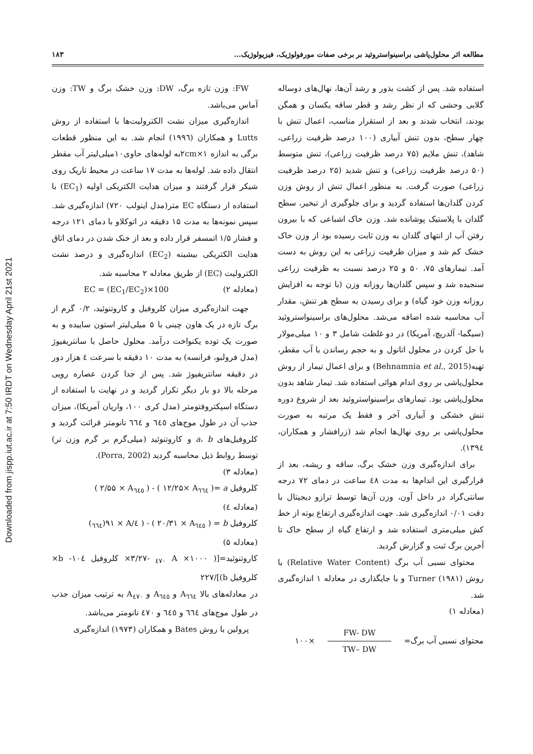Downloaded from jispp.iut.ac.ir at 7:50 IRDT on Wednesday April 21st 2021
مطالعه اثر محلول‌پاشی براسینواستروئید بر برخی صفات مورفولوژیک، فیزیولوژیک... ۱۸۳
استفاده شد. پس از کشت بذور و رشد آن‌ها، نهال‌های دوساله گلابی وحشی که از نظر رشد و قطر ساقه یکسان و همگن بودند، انتخاب شدند و بعد از استقرار مناسب، اعمال تنش با چهار سطح، بدون تنش آبیاری (۱۰۰ درصد ظرفیت زراعی، شاهد)، تنش ملایم (۷۵ درصد ظرفیت زراعی)، تنش متوسط (۵۰ درصد ظرفیت زراعی) و تنش شدید (۲۵ درصد ظرفیت زراعی) صورت گرفت. به منظور اعمال تنش از روش وزن کردن گلدان‌ها استفاده گردید و برای جلوگیری از تبخیر، سطح گلدان با پلاستیک پوشانده شد. وزن خاک اشباعی که با بیرون رفتن آب از انتهای گلدان به وزن ثابت رسیده بود از وزن خاک خشک کم شد و میزان ظرفیت زراعی به این روش به دست آمد. تیمارهای ۷۵، ۵۰ و ۲۵ درصد نسبت به ظرفیت زراعی سنجیده شد و سپس گلدان‌ها روزانه وزن (با توجه به افزایش روزانه وزن خود گیاه) و برای رسیدن به سطح هر تنش، مقدار آب محاسبه شده اضافه می‌شد. محلول‌های براسینواستروئید (سیگما- آلدریچ، آمریکا) در دو غلظت شامل ۳ و ۱۰ میلی‌مولار با حل کردن در محلول اتانول و به حجم رساندن با آب مقطر، تهیه(Behnamnia et al., 2015) و برای اعمال تیمار از روش محلول‌پاشی بر روی اندام هوائی استفاده شد. تیمار شاهد بدون محلول‌پاشی بود. تیمارهای براسینواستروئید بعد از شروع دوره تنش خشکی و آبیاری آخر و فقط یک مرتبه به صورت محلول‌پاشی بر روی نهال‌ها انجام شد (زرافشار و همکاران، ۱۳۹٤).
برای اندازه‌گیری وزن خشک برگ، ساقه و ریشه، بعد از قرارگیری این اندام‌ها به مدت ٤۸ ساعت در دمای ۷۲ درجه سانتی‌گراد در داخل آون، وزن آن‌ها توسط ترازو دیجیتال با دقت ۰/۰۱ اندازه‌گیری شد. جهت اندازه‌گیری ارتفاع بوته از خط کش میلی‌متری استفاده شد و ارتفاع گیاه از سطح خاک تا آخرین برگ ثبت و گزارش گردید.
محتوای نسبی آب برگ (Relative Water Content) با روش Turner (۱۹۸۱) و با جایگذاری در معادله ۱ اندازه‌گیری شد.
(معادله ۱)
محتوای نسبی آب برگ= FW- DW TW– DW ×۱۰۰
FW: وزن تازه برگ، DW: وزن خشک برگ و TW: وزن آماس می‌باشد.
اندازه‌گیری میزان نشت الکترولیت‌ها با استفاده از روش Lutts و همکاران (۱۹۹٦) انجام شد. به این منظور قطعات برگی به اندازه ۲cm×۱به لوله‌های حاوی۱۰میلی‌لیتر آب مقطر انتقال داده شد. لوله‌ها به مدت ۱۷ ساعت در محیط تاریک روی شیکر قرار گرفتند و میزان هدایت الکتریکی اولیه (EC<sub>1</sub>) با استفاده از دستگاه EC متر(مدل اینولب ۷۲۰) اندازه‌گیری شد. سپس نمونه‌ها به مدت ۱۵ دقیقه در اتوکلاو با دمای ۱۲۱ درجه و فشار ۱/۵ اتمسفر قرار داده و بعد از خنک شدن در دمای اتاق هدایت الکتریکی بیشینه (EC<sub>2</sub>) اندازه‌گیری و درصد نشت الکترولیت (EC) از طریق معادله ۲ محاسبه شد.
(معادله ۲) EC = (EC<sub>1</sub>/EC<sub>2</sub>)×100
جهت اندازه‌گیری میزان کلروفیل و کاروتنوئید، ۰/۲ گرم از برگ تازه در یک هاون چینی با ۵ میلی‌لیتر استون ساییده و به صورت یک توده یکنواخت درآمد. محلول حاصل با سانتریفیوژ (مدل فرولبو، فرانسه) به مدت ۱۰ دقیقه با سرعت ٤ هزار دور در دقیقه سانتریفیوژ شد. پس از جدا کردن عصاره رویی مرحله بالا دو بار دیگر تکرار گردید و در نهایت با استفاده از دستگاه اسپکتروفتومتر (مدل کری ۱۰۰، واریان آمریکا)، میزان جذب آن در طول موج‌های ٦٤٥ و ٦٦٤ نانومتر قرائت گردید و کلروفیل‌های a، b و کاروتنوئید (میلی‌گرم بر گرم وزن تر) توسط روابط ذیل محاسبه گردید (Porra, 2002).
(معادله ۳)
کلروفیل a =( ۱۲/۲۵× A<sub>٦٦٤</sub> ) - ( ۲/۵۵ × A<sub>٦٤٥</sub> )
(معادله ٤)
کلروفیل b = ( ۲۰/۳۱ × A<sub>٦٤٥</sub> ) - ( ٤/۹۱ × A(<sub>٦٦٤</sub>)
(معادله ۵)
کاروتنوئید=[( ۱۰۰۰× A <sub>٤٧٠</sub> -۳/۲۷× کلروفیل b -۱۰٤× کلروفیل b)]/۲۲۷
در معادله‌های بالا A<sub>٦٦٤</sub> و A<sub>٦٤٥</sub> و A<sub>٤٧٠</sub> به ترتیب میزان جذب در طول موج‌های ٦٦٤ و ٦٤٥ و ٤٧٠ نانومتر می‌باشد.
پرولین با روش Bates و همکاران (۱۹۷۳) اندازه‌گیری